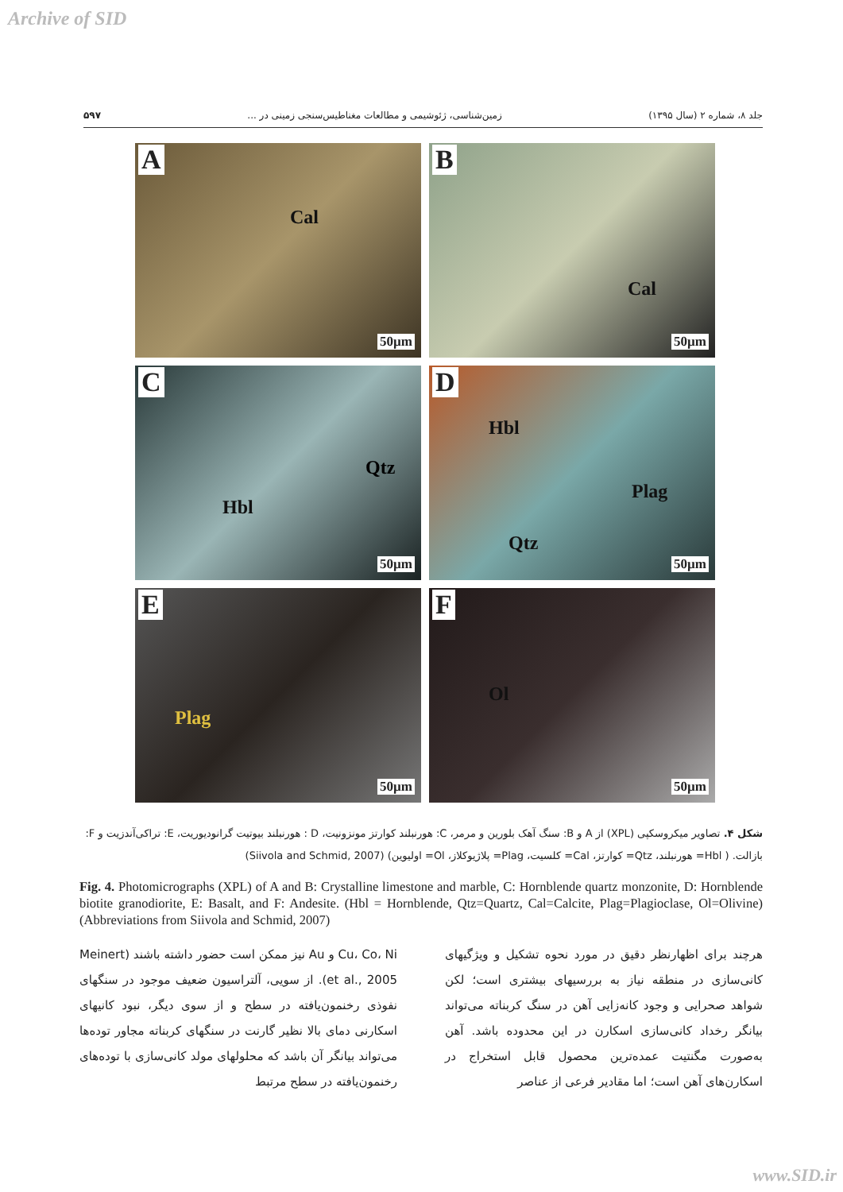Archive of SID
جلد ۸، شماره ۲ (سال ۱۳۹۵) زمین‌شناسی، ژئوشیمی و مطالعات مغناطیس‌سنجی زمینی در ... ۵۹۷
A
Cal
50µm
B
Cal
50µm
C
Qtz
Hbl
50µm
D
Hbl
Plag
Qtz
50µm
E
Plag
50µm
F
Ol
50µm
شکل ۴. تصاویر میکروسکپی (XPL) از A و B: سنگ آهک بلورین و مرمر، C: هورنبلند کوارتز مونزونیت، D : هورنبلند بیوتیت گرانودیوریت، E: تراکی‌آندزیت و F: بازالت. ( Hbl= هورنبلند، Qtz= کوارتز، Cal= کلسیت، Plag= پلاژیوکلاز، Ol= اولیوین) (Siivola and Schmid, 2007)
Fig. 4. Photomicrographs (XPL) of A and B: Crystalline limestone and marble, C: Hornblende quartz monzonite, D: Hornblende biotite granodiorite, E: Basalt, and F: Andesite. (Hbl = Hornblende, Qtz=Quartz, Cal=Calcite, Plag=Plagioclase, Ol=Olivine) (Abbreviations from Siivola and Schmid, 2007)
هرچند برای اظهارنظر دقیق در مورد نحوه تشکیل و ویژگیهای کانی‌سازی در منطقه نیاز به بررسیهای بیشتری است؛ لکن شواهد صحرایی و وجود کانه‌زایی آهن در سنگ کربناته می‌تواند بیانگر رخداد کانی‌سازی اسکارن در این محدوده باشد. آهن به‌صورت مگنتیت عمده‌ترین محصول قابل استخراج در اسکارن‌های آهن است؛ اما مقادیر فرعی از عناصر
Cu، Co، Ni و Au نیز ممکن است حضور داشته باشند (Meinert et al., 2005). از سویی، آلتراسیون ضعیف موجود در سنگهای نفوذی رخنمون‌یافته در سطح و از سوی دیگر، نبود کانیهای اسکارنی دمای بالا نظیر گارنت در سنگهای کربناته مجاور توده‌ها می‌تواند بیانگر آن باشد که محلولهای مولد کانی‌سازی با توده‌های رخنمون‌یافته در سطح مرتبط
www.SID.ir